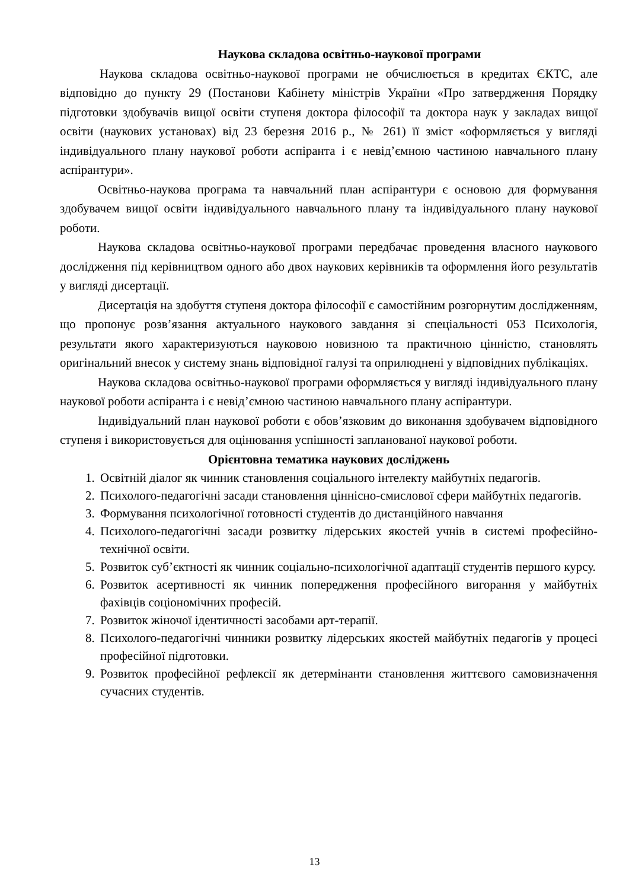Наукова складова освітньо-наукової програми
Наукова складова освітньо-наукової програми не обчислюється в кредитах ЄКТС, але відповідно до пункту 29 (Постанови Кабінету міністрів України «Про затвердження Порядку підготовки здобувачів вищої освіти ступеня доктора філософії та доктора наук у закладах вищої освіти (наукових установах) від 23 березня 2016 р., № 261) її зміст «оформляється у вигляді індивідуального плану наукової роботи аспіранта і є невід’ємною частиною навчального плану аспірантури».
Освітньо-наукова програма та навчальний план аспірантури є основою для формування здобувачем вищої освіти індивідуального навчального плану та індивідуального плану наукової роботи.
Наукова складова освітньо-наукової програми передбачає проведення власного наукового дослідження під керівництвом одного або двох наукових керівників та оформлення його результатів у вигляді дисертації.
Дисертація на здобуття ступеня доктора філософії є самостійним розгорнутим дослідженням, що пропонує розв’язання актуального наукового завдання зі спеціальності 053 Психологія, результати якого характеризуються науковою новизною та практичною цінністю, становлять оригінальний внесок у систему знань відповідної галузі та оприлюднені у відповідних публікаціях.
Наукова складова освітньо-наукової програми оформляється у вигляді індивідуального плану наукової роботи аспіранта і є невід’ємною частиною навчального плану аспірантури.
Індивідуальний план наукової роботи є обов’язковим до виконання здобувачем відповідного ступеня і використовується для оцінювання успішності запланованої наукової роботи.
Орієнтовна тематика наукових досліджень
1. Освітній діалог як чинник становлення соціального інтелекту майбутніх педагогів.
2. Психолого-педагогічні засади становлення ціннісно-смислової сфери майбутніх педагогів.
3. Формування психологічної готовності студентів до дистанційного навчання
4. Психолого-педагогічні засади розвитку лідерських якостей учнів в системі професійно-технічної освіти.
5. Розвиток суб’єктності як чинник соціально-психологічної адаптації студентів першого курсу.
6. Розвиток асертивності як чинник попередження професійного вигорання у майбутніх фахівців соціономічних професій.
7. Розвиток жіночої ідентичності засобами арт-терапії.
8. Психолого-педагогічні чинники розвитку лідерських якостей майбутніх педагогів у процесі професійної підготовки.
9. Розвиток професійної рефлексії як детермінанти становлення життєвого самовизначення сучасних студентів.
13